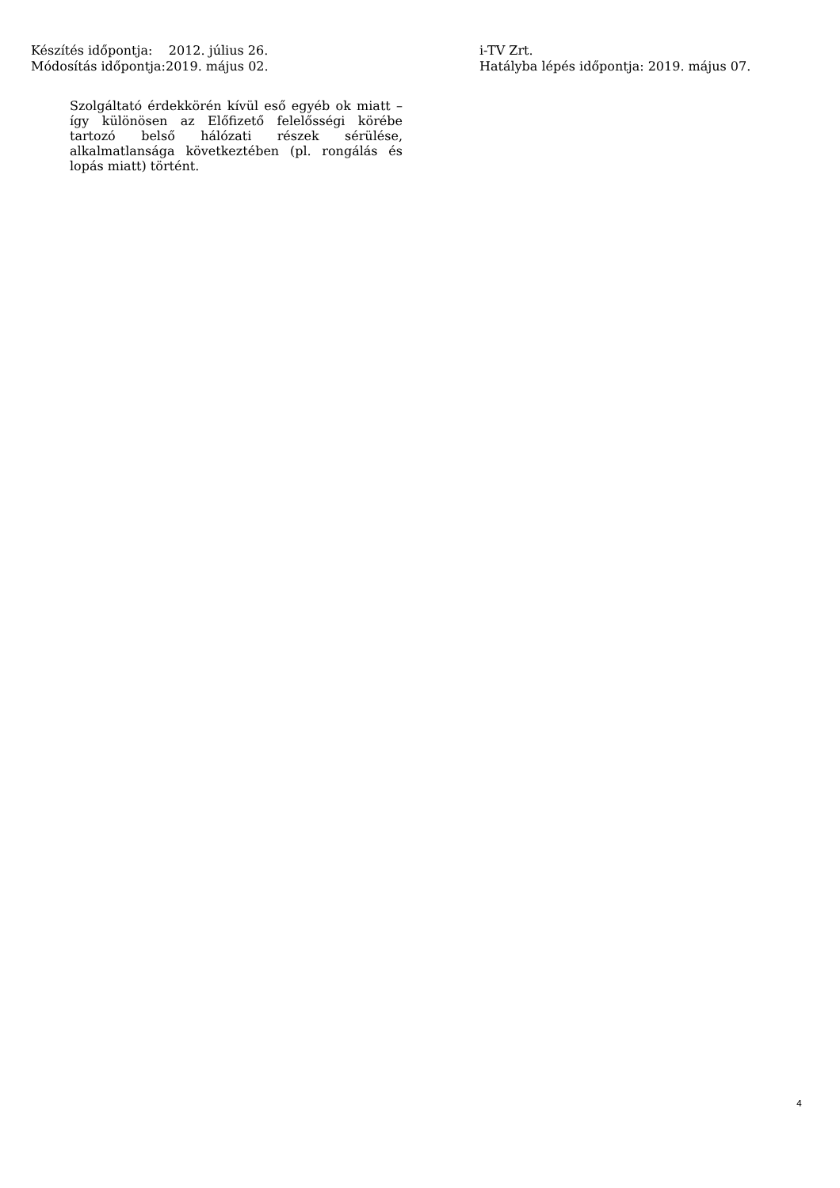Készítés időpontja: 2012. július 26.
Módosítás időpontja:2019. május 02.
i-TV Zrt.
Hatályba lépés időpontja: 2019. május 07.
Szolgáltató érdekkörén kívül eső egyéb ok miatt – így különösen az Előfizető felelősségi körébe tartozó belső hálózati részek sérülése, alkalmatlansága következtében (pl. rongálás és lopás miatt) történt.
4